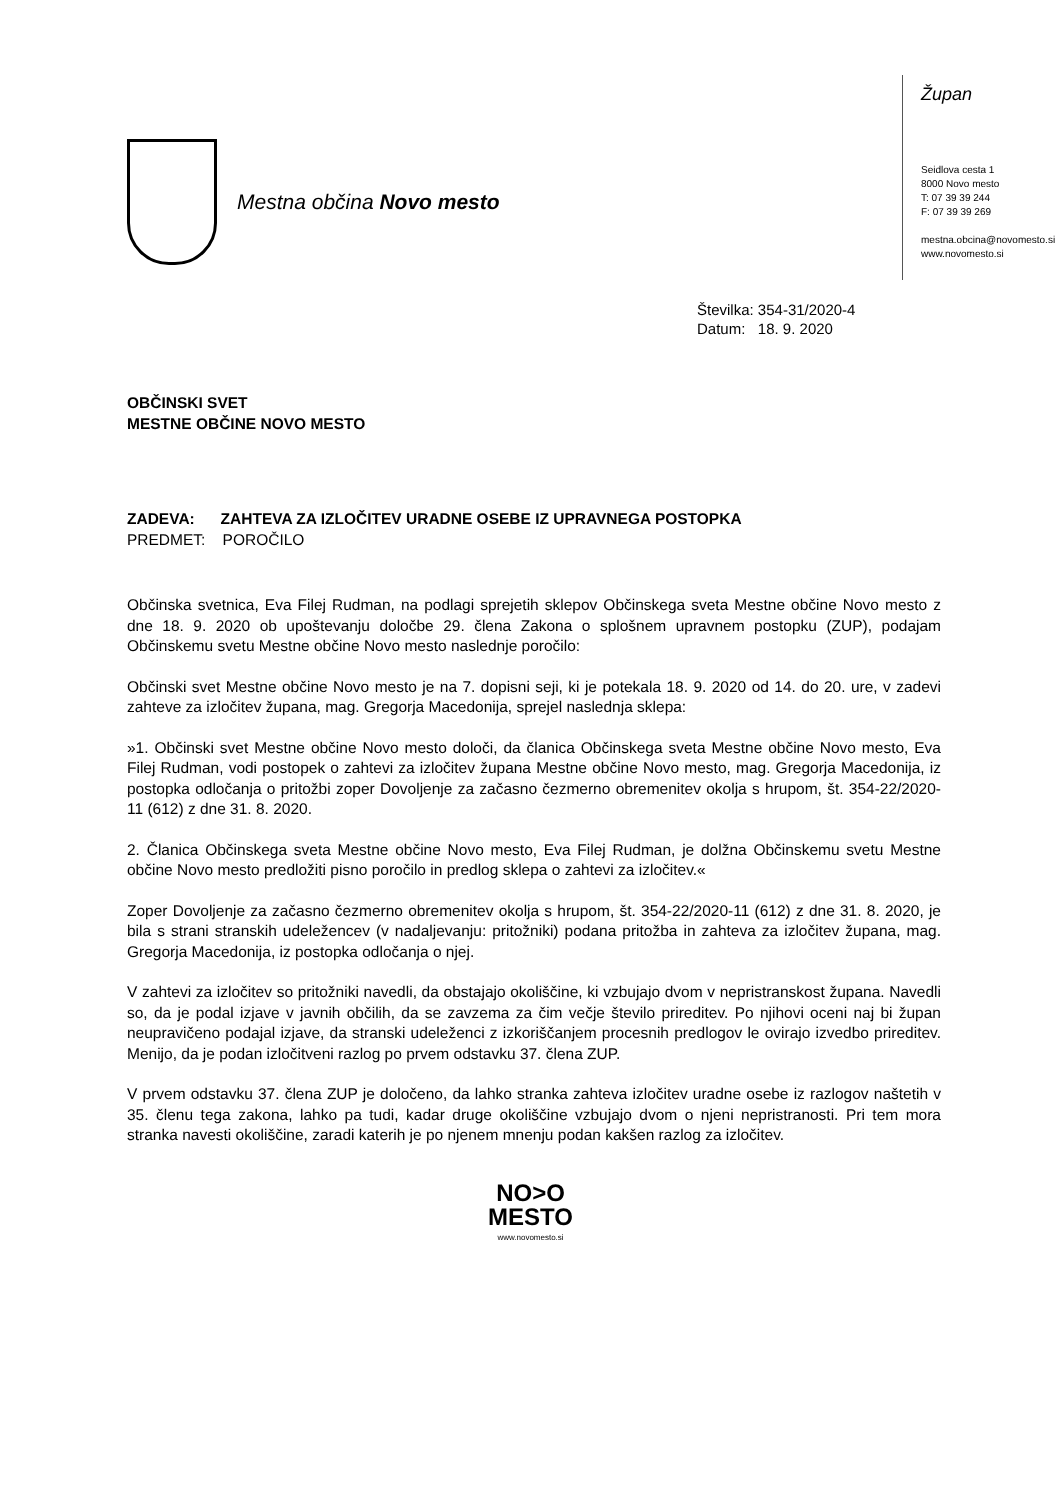Mestna občina Novo mesto
Župan
Seidlova cesta 1
8000 Novo mesto
T: 07 39 39 244
F: 07 39 39 269
mestna.obcina@novomesto.si
www.novomesto.si
Številka: 354-31/2020-4
Datum: 18. 9. 2020
OBČINSKI SVET
MESTNE OBČINE NOVO MESTO
ZADEVA: ZAHTEVA ZA IZLOČITEV URADNE OSEBE IZ UPRAVNEGA POSTOPKA
PREDMET: POROČILO
Občinska svetnica, Eva Filej Rudman, na podlagi sprejetih sklepov Občinskega sveta Mestne občine Novo mesto z dne 18. 9. 2020 ob upoštevanju določbe 29. člena Zakona o splošnem upravnem postopku (ZUP), podajam Občinskemu svetu Mestne občine Novo mesto naslednje poročilo:
Občinski svet Mestne občine Novo mesto je na 7. dopisni seji, ki je potekala 18. 9. 2020 od 14. do 20. ure, v zadevi zahteve za izločitev župana, mag. Gregorja Macedonija, sprejel naslednja sklepa:
»1. Občinski svet Mestne občine Novo mesto določi, da članica Občinskega sveta Mestne občine Novo mesto, Eva Filej Rudman, vodi postopek o zahtevi za izločitev župana Mestne občine Novo mesto, mag. Gregorja Macedonija, iz postopka odločanja o pritožbi zoper Dovoljenje za začasno čezmerno obremenitev okolja s hrupom, št. 354-22/2020-11 (612) z dne 31. 8. 2020.
2. Članica Občinskega sveta Mestne občine Novo mesto, Eva Filej Rudman, je dolžna Občinskemu svetu Mestne občine Novo mesto predložiti pisno poročilo in predlog sklepa o zahtevi za izločitev.«
Zoper Dovoljenje za začasno čezmerno obremenitev okolja s hrupom, št. 354-22/2020-11 (612) z dne 31. 8. 2020, je bila s strani stranskih udeležencev (v nadaljevanju: pritožniki) podana pritožba in zahteva za izločitev župana, mag. Gregorja Macedonija, iz postopka odločanja o njej.
V zahtevi za izločitev so pritožniki navedli, da obstajajo okoliščine, ki vzbujajo dvom v nepristranskost župana. Navedli so, da je podal izjave v javnih občilih, da se zavzema za čim večje število prireditev. Po njihovi oceni naj bi župan neupravičeno podajal izjave, da stranski udeleženci z izkoriščanjem procesnih predlogov le ovirajo izvedbo prireditev. Menijo, da je podan izločitveni razlog po prvem odstavku 37. člena ZUP.
V prvem odstavku 37. člena ZUP je določeno, da lahko stranka zahteva izločitev uradne osebe iz razlogov naštetih v 35. členu tega zakona, lahko pa tudi, kadar druge okoliščine vzbujajo dvom o njeni nepristranosti. Pri tem mora stranka navesti okoliščine, zaradi katerih je po njenem mnenju podan kakšen razlog za izločitev.
NO>O
MESTO
www.novomesto.si